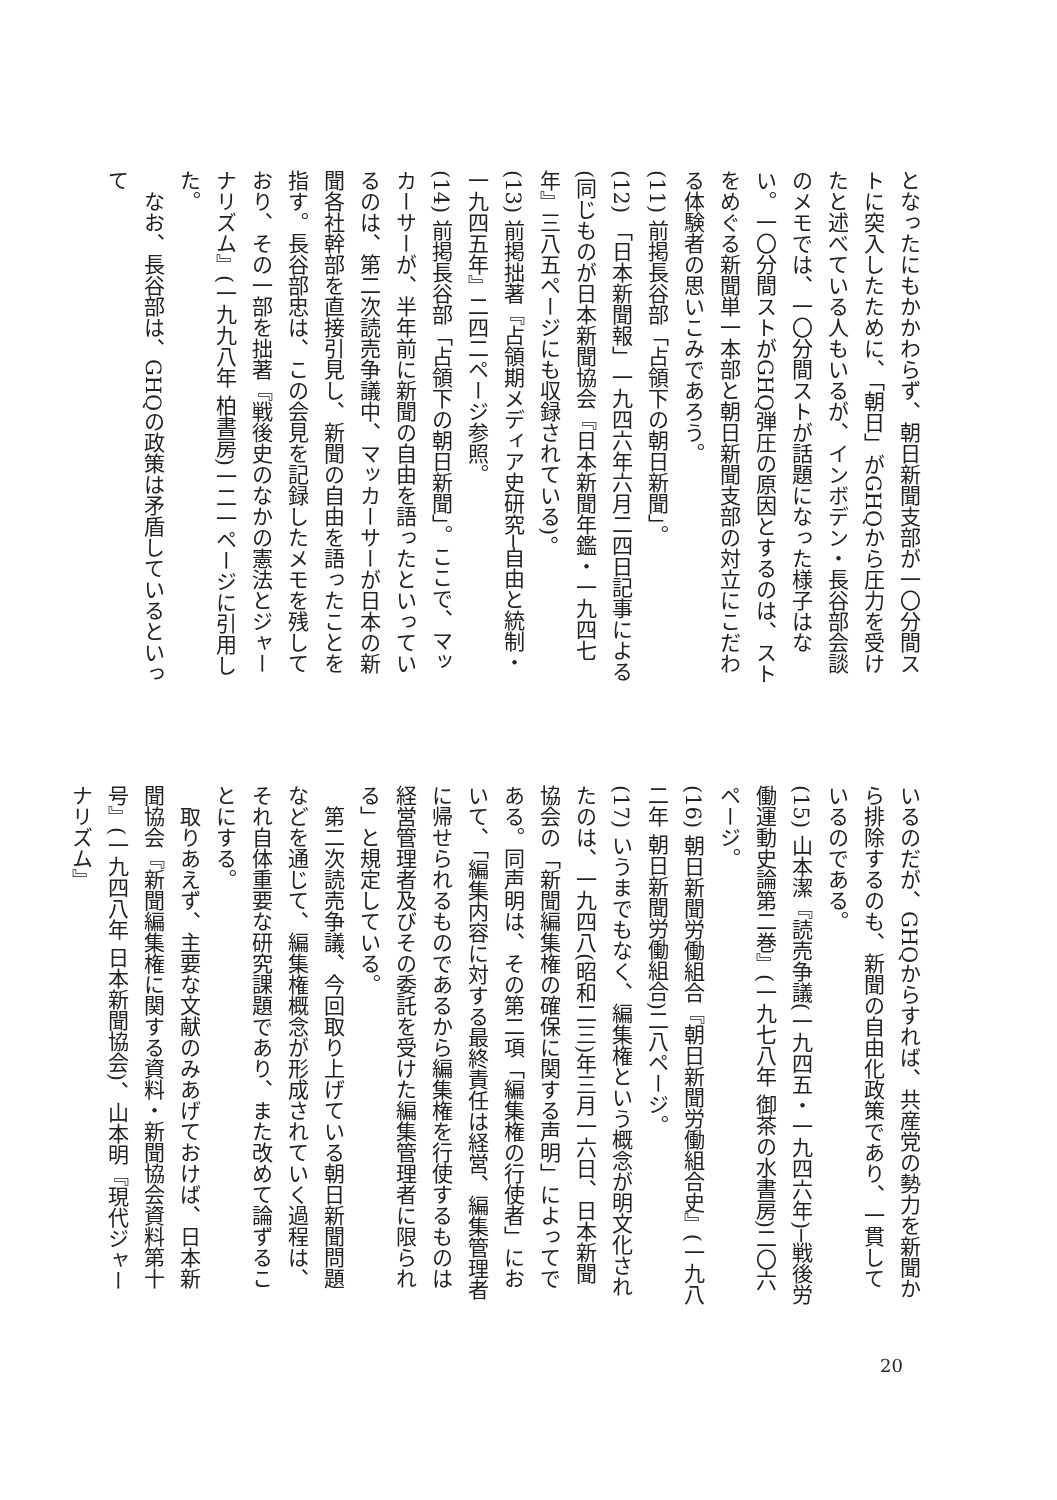となったにもかかわらず、朝日新聞支部が一〇分間ストに突入したために、「朝日」がGHQから圧力を受けたと述べている人もいるが、インボデン・長谷部会談のメモでは、一〇分間ストが話題になった様子はない。一〇分間ストがGHQ弾圧の原因とするのは、ストをめぐる新聞単一本部と朝日新聞支部の対立にこだわる体験者の思いこみであろう。
(11) 前掲長谷部「占領下の朝日新聞」。
(12) 「日本新聞報」一九四六年六月二四日記事による(同じものが日本新聞協会『日本新聞年鑑・一九四七年』三八五ページにも収録されている)。
(13) 前掲拙著『占領期メディア史研究─自由と統制・一九四五年』二四二ページ参照。
(14) 前掲長谷部「占領下の朝日新聞」。ここで、マッカーサーが、半年前に新聞の自由を語ったといっているのは、第二次読売争議中、マッカーサーが日本の新聞各社幹部を直接引見し、新聞の自由を語ったことを指す。長谷部忠は、この会見を記録したメモを残しており、その一部を拙著『戦後史のなかの憲法とジャーナリズム』(一九九八年 柏書房)一二一ページに引用した。
　なお、長谷部は、GHQの政策は矛盾しているといって
いるのだが、GHQからすれば、共産党の勢力を新聞から排除するのも、新聞の自由化政策であり、一貫しているのである。
(15) 山本潔『読売争議(一九四五・一九四六年)─戦後労働運動史論第二巻』(一九七八年 御茶の水書房)二〇六ページ。
(16) 朝日新聞労働組合『朝日新聞労働組合史』(一九八二年 朝日新聞労働組合)二八ページ。
(17) いうまでもなく、編集権という概念が明文化されたのは、一九四八(昭和二三)年三月一六日、日本新聞協会の「新聞編集権の確保に関する声明」によってである。同声明は、その第二項「編集権の行使者」において、「編集内容に対する最終責任は経営、編集管理者に帰せられるものであるから編集権を行使するものは経営管理者及びその委託を受けた編集管理者に限られる」と規定している。
　第二次読売争議、今回取り上げている朝日新聞問題などを通じて、編集権概念が形成されていく過程は、それ自体重要な研究課題であり、また改めて論ずることにする。
　取りあえず、主要な文献のみあげておけば、日本新聞協会『新聞編集権に関する資料・新聞協会資料第十号』(一九四八年 日本新聞協会)、山本明『現代ジャーナリズム』
20